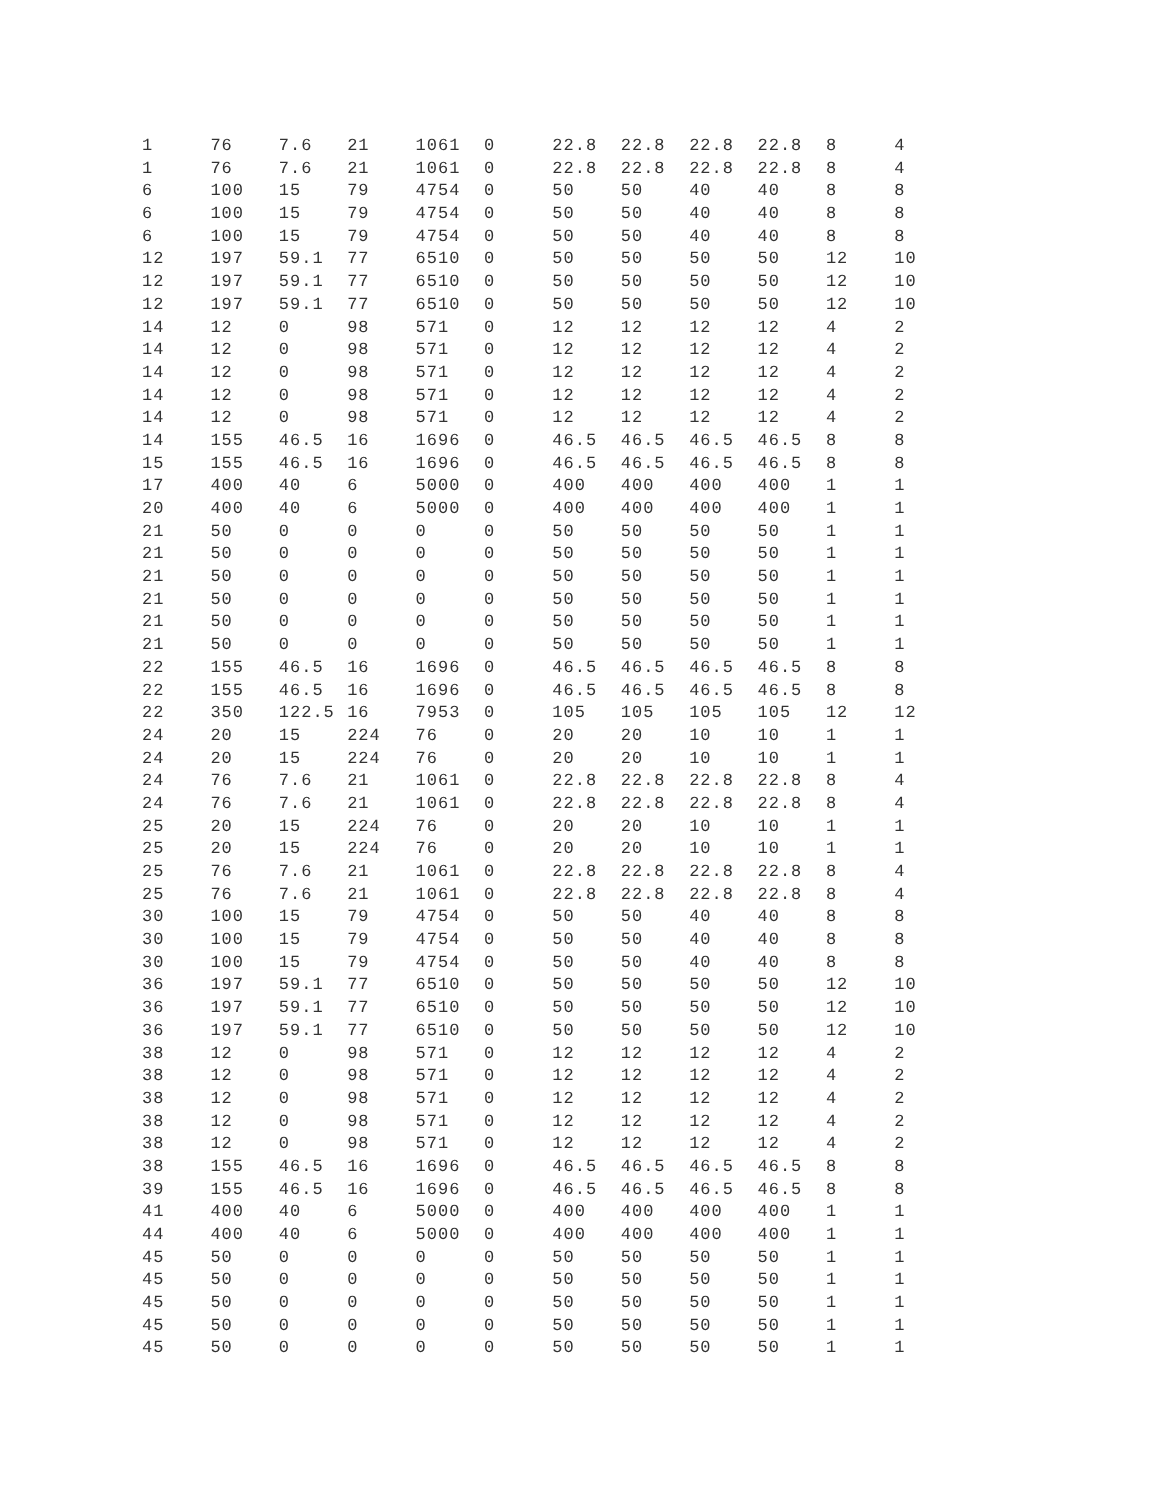| 1 | 76 | 7.6 | 21 | 1061 | 0 | 22.8 | 22.8 | 22.8 | 22.8 | 8 | 4 |
| 1 | 76 | 7.6 | 21 | 1061 | 0 | 22.8 | 22.8 | 22.8 | 22.8 | 8 | 4 |
| 6 | 100 | 15 | 79 | 4754 | 0 | 50 | 50 | 40 | 40 | 8 | 8 |
| 6 | 100 | 15 | 79 | 4754 | 0 | 50 | 50 | 40 | 40 | 8 | 8 |
| 6 | 100 | 15 | 79 | 4754 | 0 | 50 | 50 | 40 | 40 | 8 | 8 |
| 12 | 197 | 59.1 | 77 | 6510 | 0 | 50 | 50 | 50 | 50 | 12 | 10 |
| 12 | 197 | 59.1 | 77 | 6510 | 0 | 50 | 50 | 50 | 50 | 12 | 10 |
| 12 | 197 | 59.1 | 77 | 6510 | 0 | 50 | 50 | 50 | 50 | 12 | 10 |
| 14 | 12 | 0 | 98 | 571 | 0 | 12 | 12 | 12 | 12 | 4 | 2 |
| 14 | 12 | 0 | 98 | 571 | 0 | 12 | 12 | 12 | 12 | 4 | 2 |
| 14 | 12 | 0 | 98 | 571 | 0 | 12 | 12 | 12 | 12 | 4 | 2 |
| 14 | 12 | 0 | 98 | 571 | 0 | 12 | 12 | 12 | 12 | 4 | 2 |
| 14 | 12 | 0 | 98 | 571 | 0 | 12 | 12 | 12 | 12 | 4 | 2 |
| 14 | 155 | 46.5 | 16 | 1696 | 0 | 46.5 | 46.5 | 46.5 | 46.5 | 8 | 8 |
| 15 | 155 | 46.5 | 16 | 1696 | 0 | 46.5 | 46.5 | 46.5 | 46.5 | 8 | 8 |
| 17 | 400 | 40 | 6 | 5000 | 0 | 400 | 400 | 400 | 400 | 1 | 1 |
| 20 | 400 | 40 | 6 | 5000 | 0 | 400 | 400 | 400 | 400 | 1 | 1 |
| 21 | 50 | 0 | 0 | 0 | 0 | 50 | 50 | 50 | 50 | 1 | 1 |
| 21 | 50 | 0 | 0 | 0 | 0 | 50 | 50 | 50 | 50 | 1 | 1 |
| 21 | 50 | 0 | 0 | 0 | 0 | 50 | 50 | 50 | 50 | 1 | 1 |
| 21 | 50 | 0 | 0 | 0 | 0 | 50 | 50 | 50 | 50 | 1 | 1 |
| 21 | 50 | 0 | 0 | 0 | 0 | 50 | 50 | 50 | 50 | 1 | 1 |
| 21 | 50 | 0 | 0 | 0 | 0 | 50 | 50 | 50 | 50 | 1 | 1 |
| 22 | 155 | 46.5 | 16 | 1696 | 0 | 46.5 | 46.5 | 46.5 | 46.5 | 8 | 8 |
| 22 | 155 | 46.5 | 16 | 1696 | 0 | 46.5 | 46.5 | 46.5 | 46.5 | 8 | 8 |
| 22 | 350 | 122.5 | 16 | 7953 | 0 | 105 | 105 | 105 | 105 | 12 | 12 |
| 24 | 20 | 15 | 224 | 76 | 0 | 20 | 20 | 10 | 10 | 1 | 1 |
| 24 | 20 | 15 | 224 | 76 | 0 | 20 | 20 | 10 | 10 | 1 | 1 |
| 24 | 76 | 7.6 | 21 | 1061 | 0 | 22.8 | 22.8 | 22.8 | 22.8 | 8 | 4 |
| 24 | 76 | 7.6 | 21 | 1061 | 0 | 22.8 | 22.8 | 22.8 | 22.8 | 8 | 4 |
| 25 | 20 | 15 | 224 | 76 | 0 | 20 | 20 | 10 | 10 | 1 | 1 |
| 25 | 20 | 15 | 224 | 76 | 0 | 20 | 20 | 10 | 10 | 1 | 1 |
| 25 | 76 | 7.6 | 21 | 1061 | 0 | 22.8 | 22.8 | 22.8 | 22.8 | 8 | 4 |
| 25 | 76 | 7.6 | 21 | 1061 | 0 | 22.8 | 22.8 | 22.8 | 22.8 | 8 | 4 |
| 30 | 100 | 15 | 79 | 4754 | 0 | 50 | 50 | 40 | 40 | 8 | 8 |
| 30 | 100 | 15 | 79 | 4754 | 0 | 50 | 50 | 40 | 40 | 8 | 8 |
| 30 | 100 | 15 | 79 | 4754 | 0 | 50 | 50 | 40 | 40 | 8 | 8 |
| 36 | 197 | 59.1 | 77 | 6510 | 0 | 50 | 50 | 50 | 50 | 12 | 10 |
| 36 | 197 | 59.1 | 77 | 6510 | 0 | 50 | 50 | 50 | 50 | 12 | 10 |
| 36 | 197 | 59.1 | 77 | 6510 | 0 | 50 | 50 | 50 | 50 | 12 | 10 |
| 38 | 12 | 0 | 98 | 571 | 0 | 12 | 12 | 12 | 12 | 4 | 2 |
| 38 | 12 | 0 | 98 | 571 | 0 | 12 | 12 | 12 | 12 | 4 | 2 |
| 38 | 12 | 0 | 98 | 571 | 0 | 12 | 12 | 12 | 12 | 4 | 2 |
| 38 | 12 | 0 | 98 | 571 | 0 | 12 | 12 | 12 | 12 | 4 | 2 |
| 38 | 12 | 0 | 98 | 571 | 0 | 12 | 12 | 12 | 12 | 4 | 2 |
| 38 | 155 | 46.5 | 16 | 1696 | 0 | 46.5 | 46.5 | 46.5 | 46.5 | 8 | 8 |
| 39 | 155 | 46.5 | 16 | 1696 | 0 | 46.5 | 46.5 | 46.5 | 46.5 | 8 | 8 |
| 41 | 400 | 40 | 6 | 5000 | 0 | 400 | 400 | 400 | 400 | 1 | 1 |
| 44 | 400 | 40 | 6 | 5000 | 0 | 400 | 400 | 400 | 400 | 1 | 1 |
| 45 | 50 | 0 | 0 | 0 | 0 | 50 | 50 | 50 | 50 | 1 | 1 |
| 45 | 50 | 0 | 0 | 0 | 0 | 50 | 50 | 50 | 50 | 1 | 1 |
| 45 | 50 | 0 | 0 | 0 | 0 | 50 | 50 | 50 | 50 | 1 | 1 |
| 45 | 50 | 0 | 0 | 0 | 0 | 50 | 50 | 50 | 50 | 1 | 1 |
| 45 | 50 | 0 | 0 | 0 | 0 | 50 | 50 | 50 | 50 | 1 | 1 |